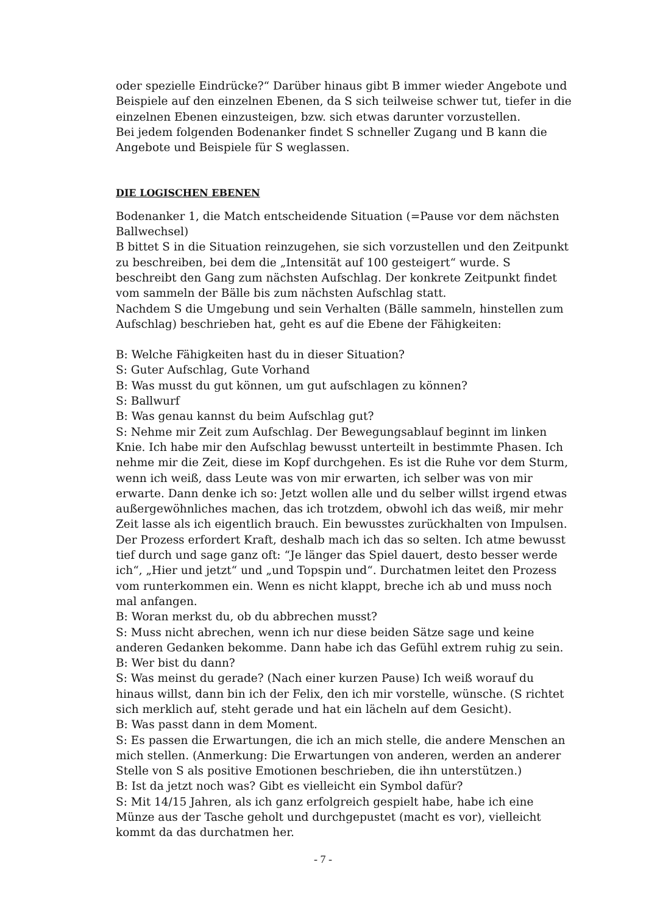oder spezielle Eindrücke?“ Darüber hinaus gibt B immer wieder Angebote und Beispiele auf den einzelnen Ebenen, da S sich teilweise schwer tut, tiefer in die einzelnen Ebenen einzusteigen, bzw. sich etwas darunter vorzustellen.
Bei jedem folgenden Bodenanker findet S schneller Zugang und B kann die Angebote und Beispiele für S weglassen.
DIE LOGISCHEN EBENEN
Bodenanker 1, die Match entscheidende Situation (=Pause vor dem nächsten Ballwechsel)
B bittet S in die Situation reinzugehen, sie sich vorzustellen und den Zeitpunkt zu beschreiben, bei dem die „Intensität auf 100 gesteigert“ wurde. S beschreibt den Gang zum nächsten Aufschlag. Der konkrete Zeitpunkt findet vom sammeln der Bälle bis zum nächsten Aufschlag statt.
Nachdem S die Umgebung und sein Verhalten (Bälle sammeln, hinstellen zum Aufschlag) beschrieben hat, geht es auf die Ebene der Fähigkeiten:
B: Welche Fähigkeiten hast du in dieser Situation?
S: Guter Aufschlag, Gute Vorhand
B: Was musst du gut können, um gut aufschlagen zu können?
S: Ballwurf
B: Was genau kannst du beim Aufschlag gut?
S: Nehme mir Zeit zum Aufschlag. Der Bewegungsablauf beginnt im linken Knie. Ich habe mir den Aufschlag bewusst unterteilt in bestimmte Phasen. Ich nehme mir die Zeit, diese im Kopf durchgehen. Es ist die Ruhe vor dem Sturm, wenn ich weiß, dass Leute was von mir erwarten, ich selber was von mir erwarte. Dann denke ich so: Jetzt wollen alle und du selber willst irgend etwas außergewöhnliches machen, das ich trotzdem, obwohl ich das weiß, mir mehr Zeit lasse als ich eigentlich brauch. Ein bewusstes zurückhalten von Impulsen. Der Prozess erfordert Kraft, deshalb mach ich das so selten. Ich atme bewusst tief durch und sage ganz oft: “Je länger das Spiel dauert, desto besser werde ich“, „Hier und jetzt“ und „und Topspin und“. Durchatmen leitet den Prozess vom runterkommen ein. Wenn es nicht klappt, breche ich ab und muss noch mal anfangen.
B: Woran merkst du, ob du abbrechen musst?
S: Muss nicht abrechen, wenn ich nur diese beiden Sätze sage und keine anderen Gedanken bekomme. Dann habe ich das Gefühl extrem ruhig zu sein.
B: Wer bist du dann?
S: Was meinst du gerade? (Nach einer kurzen Pause) Ich weiß worauf du hinaus willst, dann bin ich der Felix, den ich mir vorstelle, wünsche. (S richtet sich merklich auf, steht gerade und hat ein lächeln auf dem Gesicht).
B: Was passt dann in dem Moment.
S: Es passen die Erwartungen, die ich an mich stelle, die andere Menschen an mich stellen. (Anmerkung: Die Erwartungen von anderen, werden an anderer Stelle von S als positive Emotionen beschrieben, die ihn unterstützen.)
B: Ist da jetzt noch was? Gibt es vielleicht ein Symbol dafür?
S: Mit 14/15 Jahren, als ich ganz erfolgreich gespielt habe, habe ich eine Münze aus der Tasche geholt und durchgepustet (macht es vor), vielleicht kommt da das durchatmen her.
- 7 -